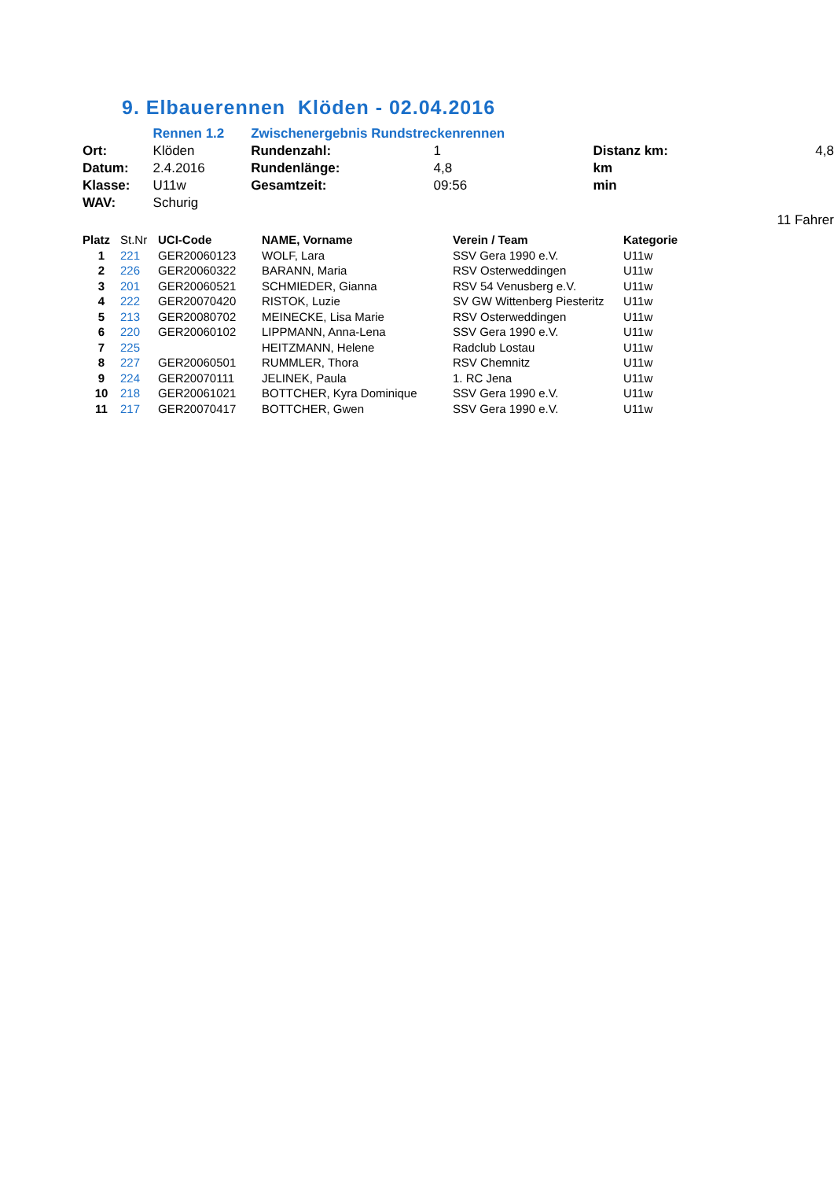9. Elbauerennen Klöden - 02.04.2016
| | Rennen 1.2 | Zwischenergebnis Rundstreckenrennen | | | |
| Ort: | Klöden | Rundenzahl: | 1 | Distanz km: | 4,8 |
| Datum: | 2.4.2016 | Rundenlänge: | 4,8 | km | |
| Klasse: | U11w | Gesamtzeit: | 09:56 | min | |
| WAV: | Schurig | | | | |
| | | | | | 11 Fahrer |
| Platz | St.Nr | UCI-Code | NAME, Vorname | Verein / Team | Kategorie |
| --- | --- | --- | --- | --- | --- |
| 1 | 221 | GER20060123 | WOLF, Lara | SSV Gera 1990 e.V. | U11w |
| 2 | 226 | GER20060322 | BARANN, Maria | RSV Osterweddingen | U11w |
| 3 | 201 | GER20060521 | SCHMIEDER, Gianna | RSV 54 Venusberg e.V. | U11w |
| 4 | 222 | GER20070420 | RISTOK, Luzie | SV GW Wittenberg Piesteritz | U11w |
| 5 | 213 | GER20080702 | MEINECKE, Lisa Marie | RSV Osterweddingen | U11w |
| 6 | 220 | GER20060102 | LIPPMANN, Anna-Lena | SSV Gera 1990 e.V. | U11w |
| 7 | 225 | | HEITZMANN, Helene | Radclub Lostau | U11w |
| 8 | 227 | GER20060501 | RUMMLER, Thora | RSV Chemnitz | U11w |
| 9 | 224 | GER20070111 | JELINEK, Paula | 1. RC Jena | U11w |
| 10 | 218 | GER20061021 | BOTTCHER, Kyra Dominique | SSV Gera 1990 e.V. | U11w |
| 11 | 217 | GER20070417 | BOTTCHER, Gwen | SSV Gera 1990 e.V. | U11w |